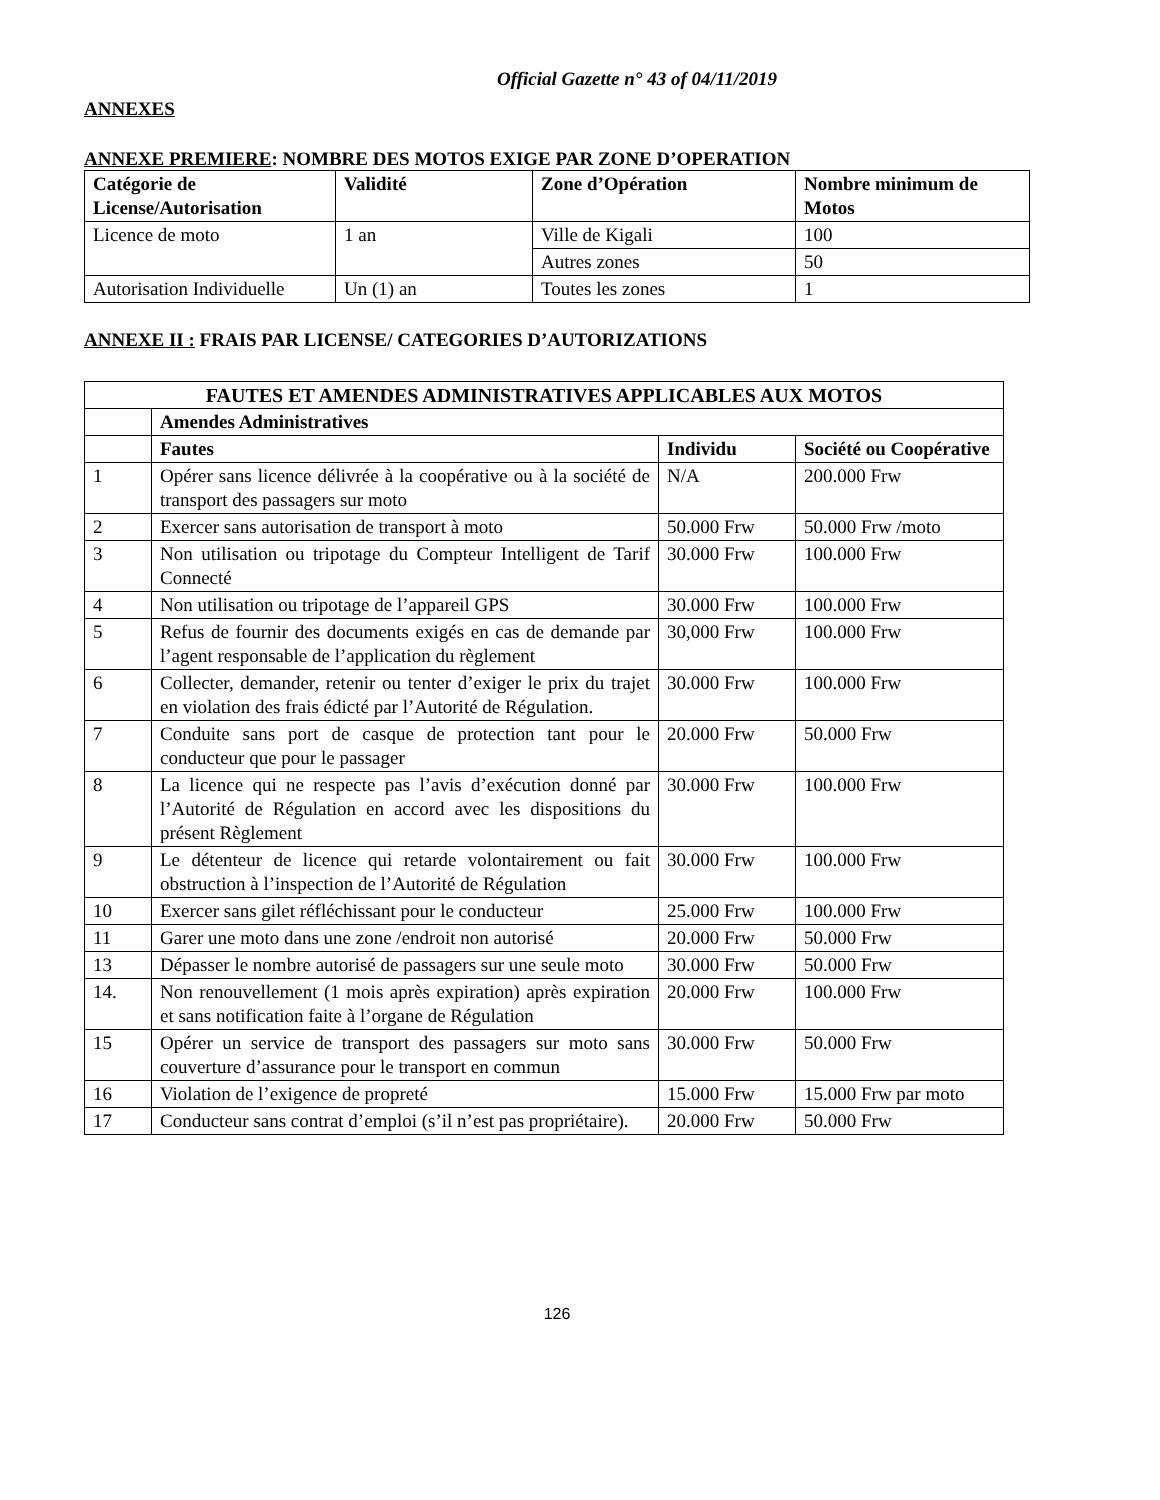Official Gazette n° 43 of 04/11/2019
ANNEXES
ANNEXE PREMIERE: NOMBRE DES MOTOS EXIGE PAR ZONE D’OPERATION
| Catégorie de License/Autorisation | Validité | Zone d’Opération | Nombre minimum de Motos |
| --- | --- | --- | --- |
| Licence de moto | 1 an | Ville de Kigali | 100 |
| | | Autres zones | 50 |
| Autorisation Individuelle | Un (1) an | Toutes les zones | 1 |
ANNEXE II : FRAIS PAR LICENSE/ CATEGORIES D’AUTORIZATIONS
| FAUTES ET AMENDES ADMINISTRATIVES APPLICABLES AUX MOTOS | | | |
| --- | --- | --- | --- |
| | Amendes Administratives | | |
| | Fautes | Individu | Société ou Coopérative |
| 1 | Opérer sans licence délivrée à la coopérative ou à la société de transport des passagers sur moto | N/A | 200.000 Frw |
| 2 | Exercer sans autorisation de transport à moto | 50.000 Frw | 50.000 Frw /moto |
| 3 | Non utilisation ou tripotage du Compteur Intelligent de Tarif Connecté | 30.000 Frw | 100.000 Frw |
| 4 | Non utilisation ou tripotage de l’appareil GPS | 30.000 Frw | 100.000 Frw |
| 5 | Refus de fournir des documents exigés en cas de demande par l’agent responsable de l’application du règlement | 30,000 Frw | 100.000 Frw |
| 6 | Collecter, demander, retenir ou tenter d’exiger le prix du trajet en violation des frais édicté par l’Autorité de Régulation. | 30.000 Frw | 100.000 Frw |
| 7 | Conduite sans port de casque de protection tant pour le conducteur que pour le passager | 20.000 Frw | 50.000 Frw |
| 8 | La licence qui ne respecte pas l’avis d’exécution donné par l’Autorité de Régulation en accord avec les dispositions du présent Règlement | 30.000 Frw | 100.000 Frw |
| 9 | Le détenteur de licence qui retarde volontairement ou fait obstruction à l’inspection de l’Autorité de Régulation | 30.000 Frw | 100.000 Frw |
| 10 | Exercer sans gilet réfléchissant pour le conducteur | 25.000 Frw | 100.000 Frw |
| 11 | Garer une moto dans une zone /endroit non autorisé | 20.000 Frw | 50.000 Frw |
| 13 | Dépasser le nombre autorisé de passagers sur une seule moto | 30.000 Frw | 50.000 Frw |
| 14. | Non renouvellement (1 mois après expiration) après expiration et sans notification faite à l’organe de Régulation | 20.000 Frw | 100.000 Frw |
| 15 | Opérer un service de transport des passagers sur moto sans couverture d’assurance pour le transport en commun | 30.000 Frw | 50.000 Frw |
| 16 | Violation de l’exigence de propreté | 15.000 Frw | 15.000 Frw par moto |
| 17 | Conducteur sans contrat d’emploi (s’il n’est pas propriétaire). | 20.000 Frw | 50.000 Frw |
126